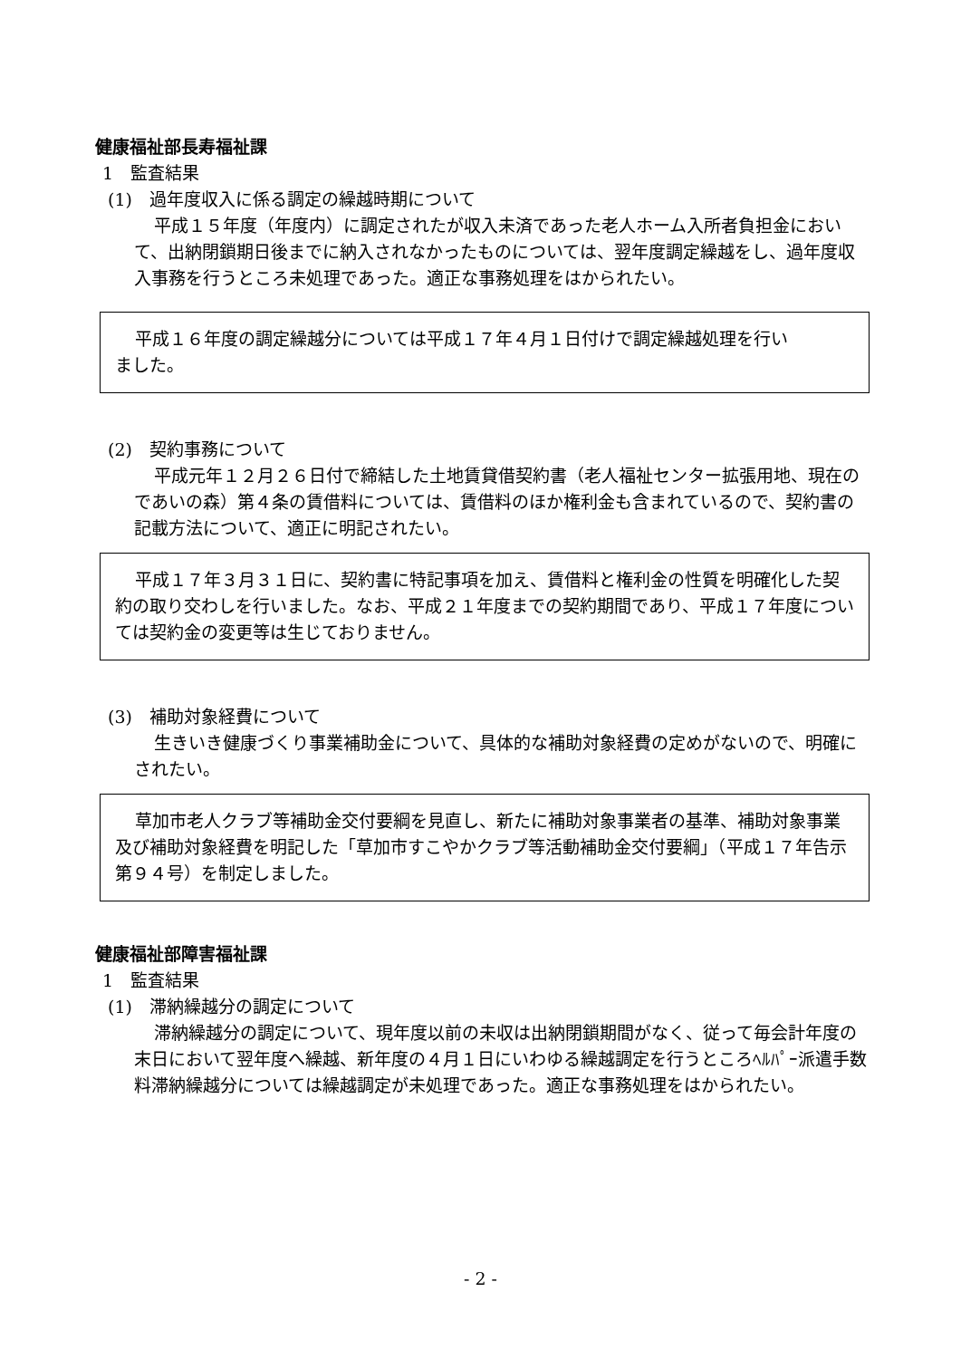健康福祉部長寿福祉課
1　監査結果
(1)　過年度収入に係る調定の繰越時期について
平成１５年度（年度内）に調定されたが収入未済であった老人ホーム入所者負担金において、出納閉鎖期日後までに納入されなかったものについては、翌年度調定繰越をし、過年度収入事務を行うところ未処理であった。適正な事務処理をはかられたい。
平成１６年度の調定繰越分については平成１７年４月１日付けで調定繰越処理を行いました。
(2)　契約事務について
平成元年１２月２６日付で締結した土地賃貸借契約書（老人福祉センター拡張用地、現在のであいの森）第４条の賃借料については、賃借料のほか権利金も含まれているので、契約書の記載方法について、適正に明記されたい。
平成１７年３月３１日に、契約書に特記事項を加え、賃借料と権利金の性質を明確化した契約の取り交わしを行いました。なお、平成２１年度までの契約期間であり、平成１７年度については契約金の変更等は生じておりません。
(3)　補助対象経費について
生きいき健康づくり事業補助金について、具体的な補助対象経費の定めがないので、明確にされたい。
草加市老人クラブ等補助金交付要綱を見直し、新たに補助対象事業者の基準、補助対象事業及び補助対象経費を明記した「草加市すこやかクラブ等活動補助金交付要綱」（平成１７年告示第９４号）を制定しました。
健康福祉部障害福祉課
1　監査結果
(1)　滞納繰越分の調定について
滞納繰越分の調定について、現年度以前の未収は出納閉鎖期間がなく、従って毎会計年度の末日において翌年度へ繰越、新年度の４月１日にいわゆる繰越調定を行うところﾍﾙﾊﾟｰ派遣手数料滞納繰越分については繰越調定が未処理であった。適正な事務処理をはかられたい。
- 2 -